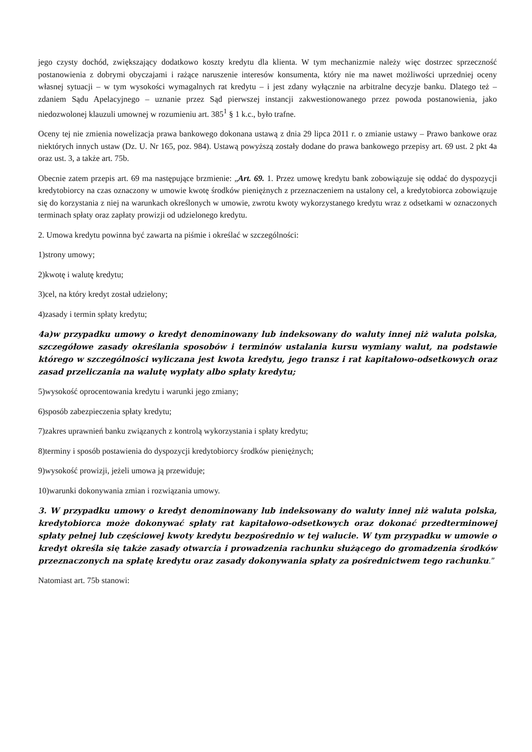jego czysty dochód, zwiększający dodatkowo koszty kredytu dla klienta. W tym mechanizmie należy więc dostrzec sprzeczność postanowienia z dobrymi obyczajami i rażące naruszenie interesów konsumenta, który nie ma nawet możliwości uprzedniej oceny własnej sytuacji – w tym wysokości wymagalnych rat kredytu – i jest zdany wyłącznie na arbitralne decyzje banku. Dlatego też – zdaniem Sądu Apelacyjnego – uznanie przez Sąd pierwszej instancji zakwestionowanego przez powoda postanowienia, jako niedozwolonej klauzuli umownej w rozumieniu art. 385<sup>1</sup> § 1 k.c., było trafne.
Oceny tej nie zmienia nowelizacja prawa bankowego dokonana ustawą z dnia 29 lipca 2011 r. o zmianie ustawy – Prawo bankowe oraz niektórych innych ustaw (Dz. U. Nr 165, poz. 984). Ustawą powyższą zostały dodane do prawa bankowego przepisy art. 69 ust. 2 pkt 4a oraz ust. 3, a także art. 75b.
Obecnie zatem przepis art. 69 ma następujące brzmienie: „Art. 69. 1. Przez umowę kredytu bank zobowiązuje się oddać do dyspozycji kredytobiorcy na czas oznaczony w umowie kwotę środków pieniężnych z przeznaczeniem na ustalony cel, a kredytobiorca zobowiązuje się do korzystania z niej na warunkach określonych w umowie, zwrotu kwoty wykorzystanego kredytu wraz z odsetkami w oznaczonych terminach spłaty oraz zapłaty prowizji od udzielonego kredytu.
2. Umowa kredytu powinna być zawarta na piśmie i określać w szczególności:
1)strony umowy;
2)kwotę i walutę kredytu;
3)cel, na który kredyt został udzielony;
4)zasady i termin spłaty kredytu;
4a)w przypadku umowy o kredyt denominowany lub indeksowany do waluty innej niż waluta polska, szczegółowe zasady określania sposobów i terminów ustalania kursu wymiany walut, na podstawie którego w szczególności wyliczana jest kwota kredytu, jego transz i rat kapitałowo-odsetkowych oraz zasad przeliczania na walutę wypłaty albo spłaty kredytu;
5)wysokość oprocentowania kredytu i warunki jego zmiany;
6)sposób zabezpieczenia spłaty kredytu;
7)zakres uprawnień banku związanych z kontrolą wykorzystania i spłaty kredytu;
8)terminy i sposób postawienia do dyspozycji kredytobiorcy środków pieniężnych;
9)wysokość prowizji, jeżeli umowa ją przewiduje;
10)warunki dokonywania zmian i rozwiązania umowy.
3. W przypadku umowy o kredyt denominowany lub indeksowany do waluty innej niż waluta polska, kredytobiorca może dokonywać spłaty rat kapitałowo-odsetkowych oraz dokonać przedterminowej spłaty pełnej lub częściowej kwoty kredytu bezpośrednio w tej walucie. W tym przypadku w umowie o kredyt określa się także zasady otwarcia i prowadzenia rachunku służącego do gromadzenia środków przeznaczonych na spłatę kredytu oraz zasady dokonywania spłaty za pośrednictwem tego rachunku.”
Natomiast art. 75b stanowi: